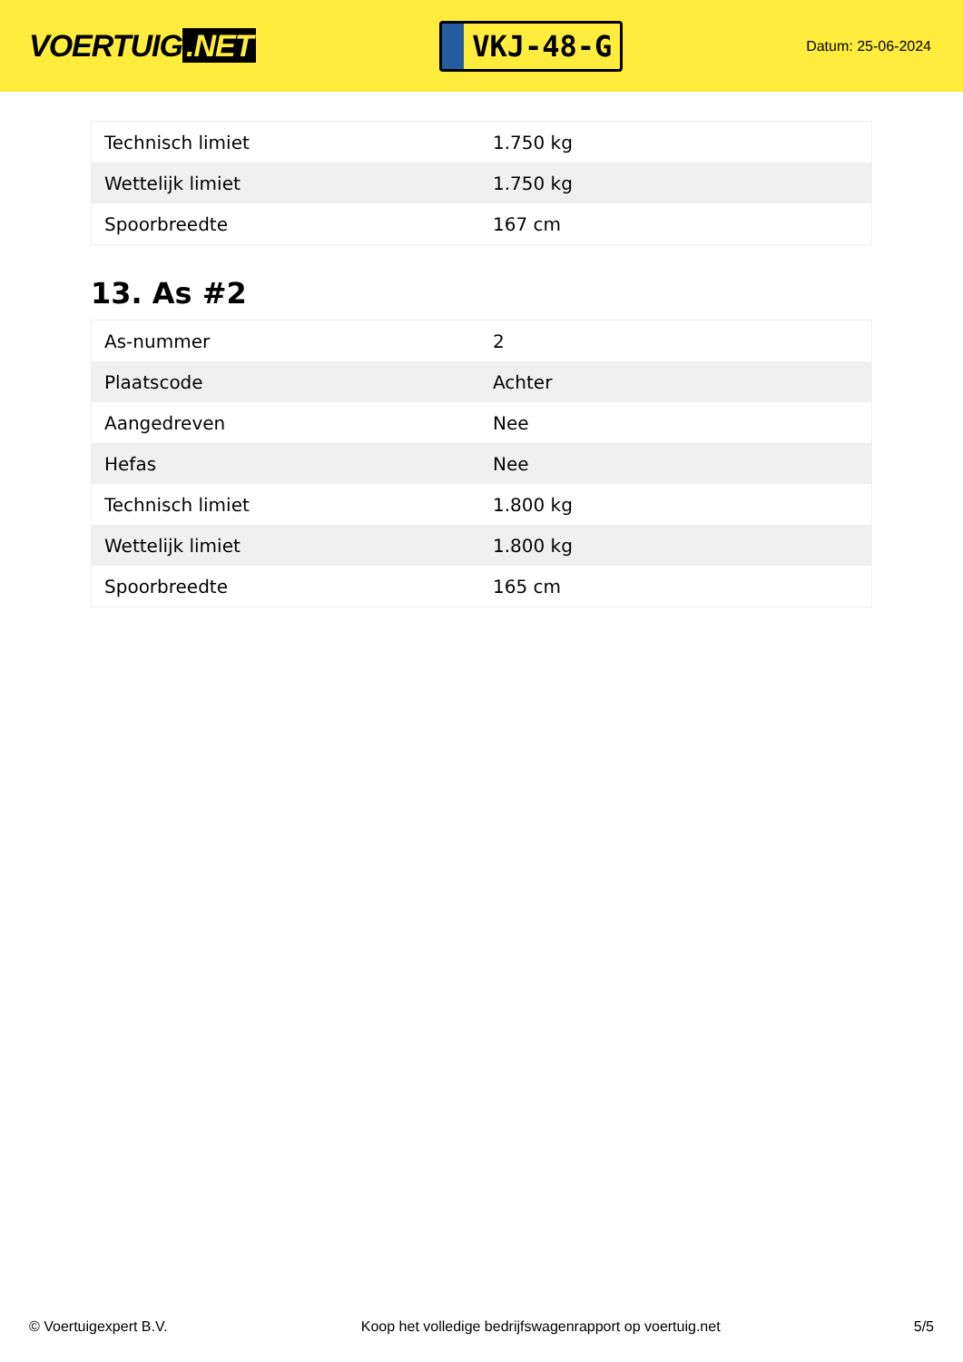VOERTUIG.NET
VKJ-48-G
Datum: 25-06-2024
| Technisch limiet | 1.750 kg |
| Wettelijk limiet | 1.750 kg |
| Spoorbreedte | 167 cm |
13. As #2
| As-nummer | 2 |
| Plaatscode | Achter |
| Aangedreven | Nee |
| Hefas | Nee |
| Technisch limiet | 1.800 kg |
| Wettelijk limiet | 1.800 kg |
| Spoorbreedte | 165 cm |
© Voertuigexpert B.V. Koop het volledige bedrijfswagenrapport op voertuig.net 5/5